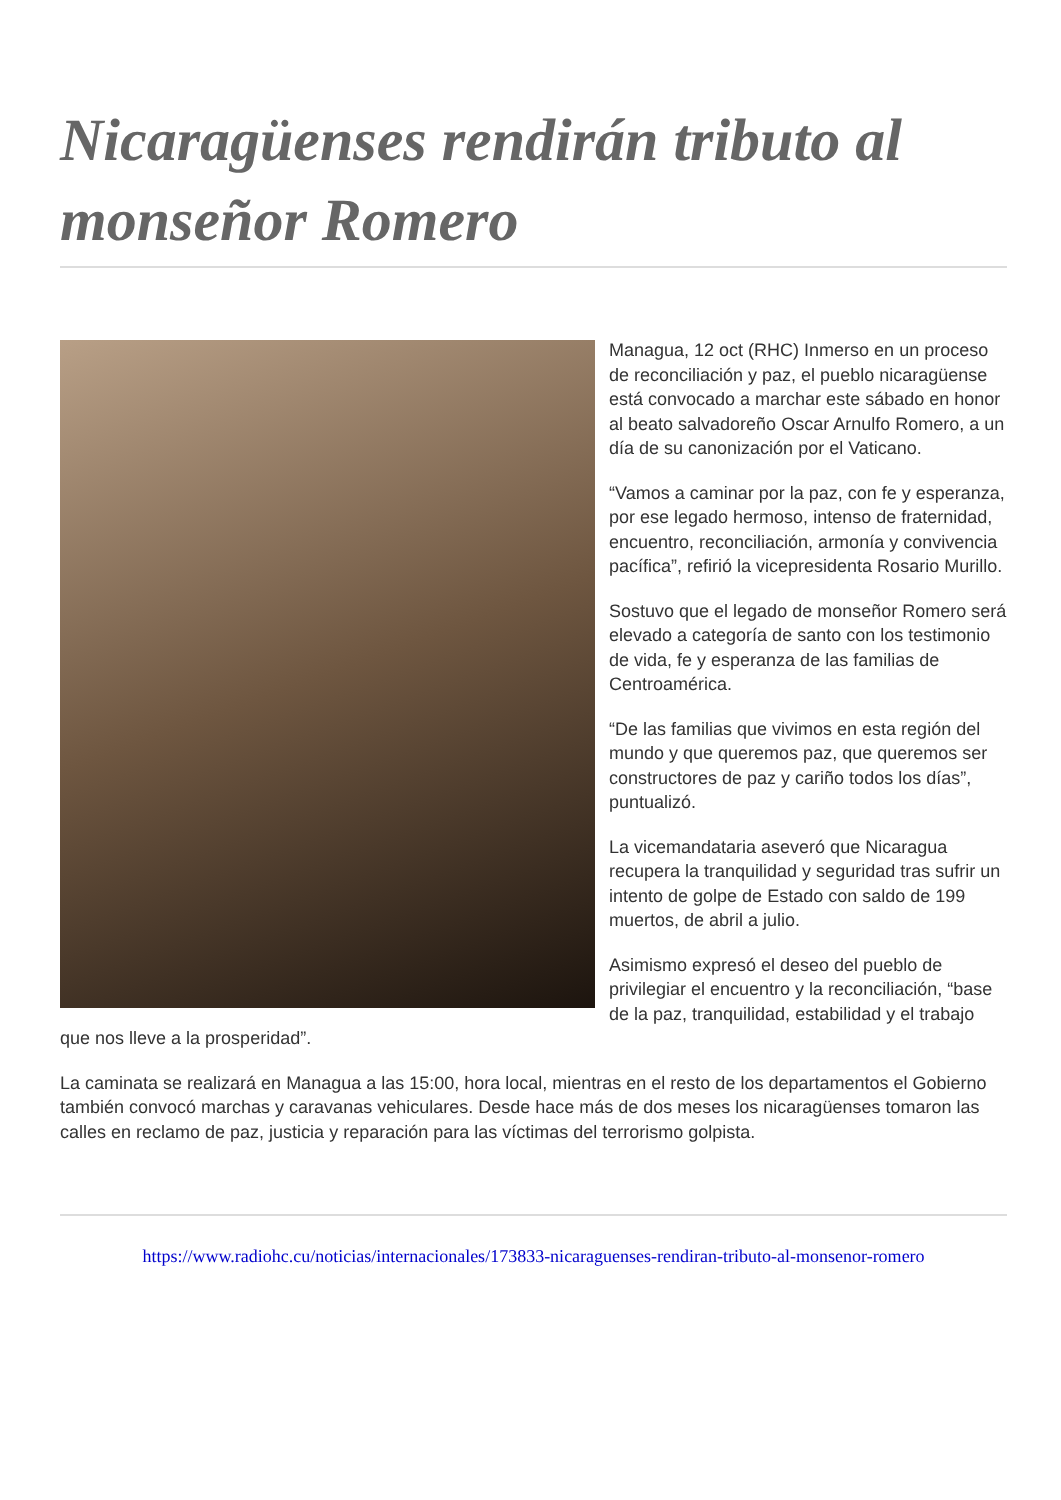Nicaragüenses rendirán tributo al monseñor Romero
Managua, 12 oct (RHC) Inmerso en un proceso de reconciliación y paz, el pueblo nicaragüense está convocado a marchar este sábado en honor al beato salvadoreño Oscar Arnulfo Romero, a un día de su canonización por el Vaticano.
“Vamos a caminar por la paz, con fe y esperanza, por ese legado hermoso, intenso de fraternidad, encuentro, reconciliación, armonía y convivencia pacífica”, refirió la vicepresidenta Rosario Murillo.
Sostuvo que el legado de monseñor Romero será elevado a categoría de santo con los testimonio de vida, fe y esperanza de las familias de Centroamérica.
“De las familias que vivimos en esta región del mundo y que queremos paz, que queremos ser constructores de paz y cariño todos los días”, puntualizó.
La vicemandataria aseveró que Nicaragua recupera la tranquilidad y seguridad tras sufrir un intento de golpe de Estado con saldo de 199 muertos, de abril a julio.
Asimismo expresó el deseo del pueblo de privilegiar el encuentro y la reconciliación, “base de la paz, tranquilidad, estabilidad y el trabajo que nos lleve a la prosperidad”.
La caminata se realizará en Managua a las 15:00, hora local, mientras en el resto de los departamentos el Gobierno también convocó marchas y caravanas vehiculares. Desde hace más de dos meses los nicaragüenses tomaron las calles en reclamo de paz, justicia y reparación para las víctimas del terrorismo golpista.
https://www.radiohc.cu/noticias/internacionales/173833-nicaraguenses-rendiran-tributo-al-monsenor-romero